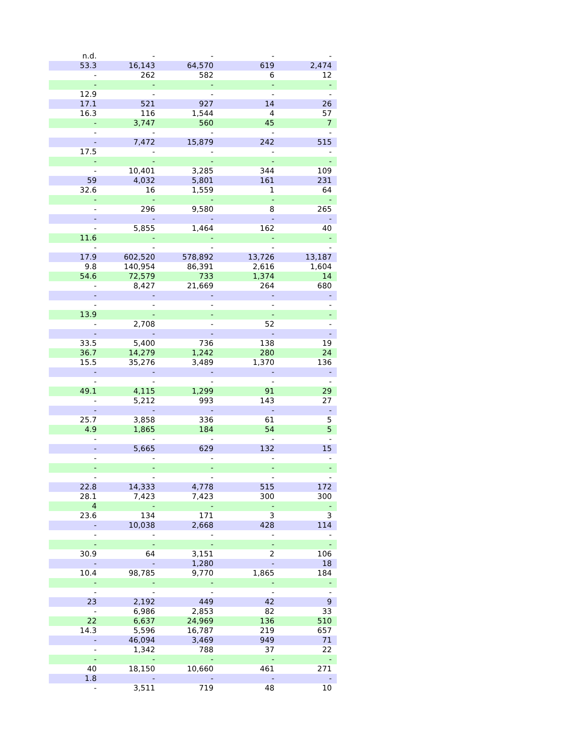| n.d. | - | - | - | - |
| 53.3 | 16,143 | 64,570 | 619 | 2,474 |
| - | 262 | 582 | 6 | 12 |
| - | - | - | - | - |
| 12.9 | - | - | - | - |
| 17.1 | 521 | 927 | 14 | 26 |
| 16.3 | 116 | 1,544 | 4 | 57 |
| - | 3,747 | 560 | 45 | 7 |
| - | - | - | - | - |
| - | 7,472 | 15,879 | 242 | 515 |
| 17.5 | - | - | - | - |
| - | - | - | - | - |
| - | 10,401 | 3,285 | 344 | 109 |
| 59 | 4,032 | 5,801 | 161 | 231 |
| 32.6 | 16 | 1,559 | 1 | 64 |
| - | - | - | - | - |
| - | 296 | 9,580 | 8 | 265 |
| - | - | - | - | - |
| - | 5,855 | 1,464 | 162 | 40 |
| 11.6 | - | - | - | - |
| - | - | - | - | - |
| 17.9 | 602,520 | 578,892 | 13,726 | 13,187 |
| 9.8 | 140,954 | 86,391 | 2,616 | 1,604 |
| 54.6 | 72,579 | 733 | 1,374 | 14 |
| - | 8,427 | 21,669 | 264 | 680 |
| - | - | - | - | - |
| - | - | - | - | - |
| 13.9 | - | - | - | - |
| - | 2,708 | - | 52 | - |
| - | - | - | - | - |
| 33.5 | 5,400 | 736 | 138 | 19 |
| 36.7 | 14,279 | 1,242 | 280 | 24 |
| 15.5 | 35,276 | 3,489 | 1,370 | 136 |
| - | - | - | - | - |
| - | - | - | - | - |
| 49.1 | 4,115 | 1,299 | 91 | 29 |
| - | 5,212 | 993 | 143 | 27 |
| - | - | - | - | - |
| 25.7 | 3,858 | 336 | 61 | 5 |
| 4.9 | 1,865 | 184 | 54 | 5 |
| - | - | - | - | - |
| - | 5,665 | 629 | 132 | 15 |
| - | - | - | - | - |
| - | - | - | - | - |
| - | - | - | - | - |
| 22.8 | 14,333 | 4,778 | 515 | 172 |
| 28.1 | 7,423 | 7,423 | 300 | 300 |
| 4 | - | - | - | - |
| 23.6 | 134 | 171 | 3 | 3 |
| - | 10,038 | 2,668 | 428 | 114 |
| - | - | - | - | - |
| - | - | - | - | - |
| 30.9 | 64 | 3,151 | 2 | 106 |
| - | - | 1,280 | - | 18 |
| 10.4 | 98,785 | 9,770 | 1,865 | 184 |
| - | - | - | - | - |
| - | - | - | - | - |
| 23 | 2,192 | 449 | 42 | 9 |
| - | 6,986 | 2,853 | 82 | 33 |
| 22 | 6,637 | 24,969 | 136 | 510 |
| 14.3 | 5,596 | 16,787 | 219 | 657 |
| - | 46,094 | 3,469 | 949 | 71 |
| - | 1,342 | 788 | 37 | 22 |
| - | - | - | - | - |
| 40 | 18,150 | 10,660 | 461 | 271 |
| 1.8 | - | - | - | - |
| - | 3,511 | 719 | 48 | 10 |